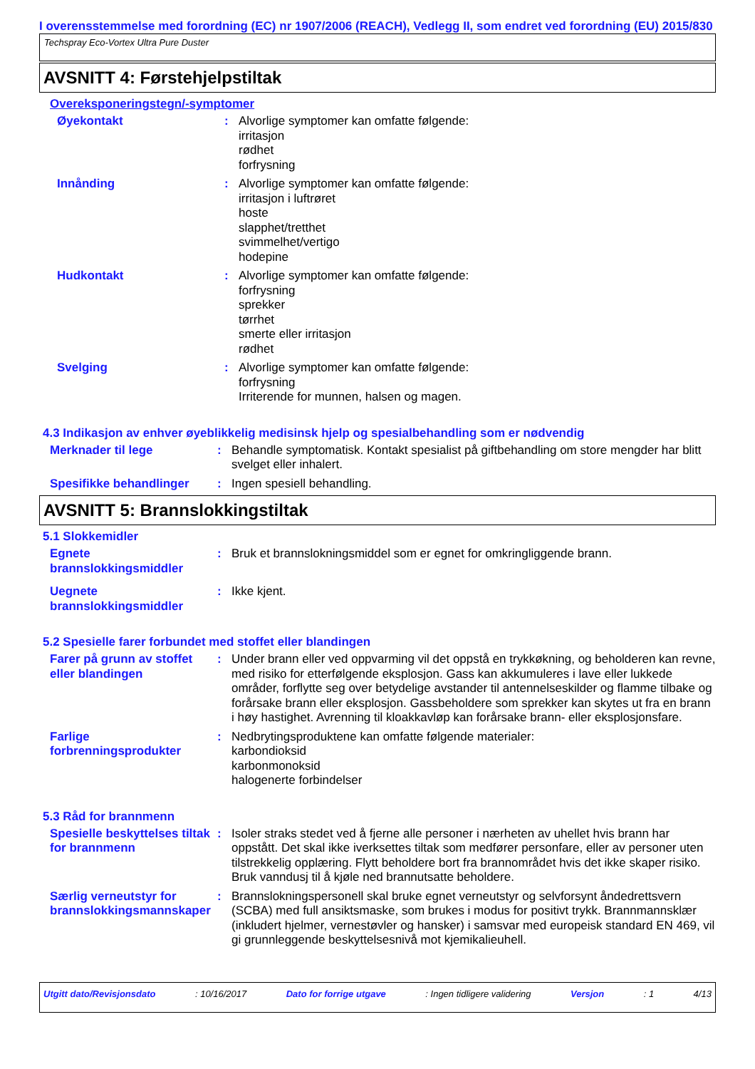I overensstemmelse med forordning (EC) nr 1907/2006 (REACH), Vedlegg II, som endret ved forordning (EU) 2015/830
Techspray Eco-Vortex Ultra Pure Duster
AVSNITT 4: Førstehjelpstiltak
Overeksponeringstegn/-symptomer
Øyekontakt : Alvorlige symptomer kan omfatte følgende:
irritasjon
rødhet
forfrysning
Innånding : Alvorlige symptomer kan omfatte følgende:
irritasjon i luftrøret
hoste
slapphet/tretthet
svimmelhet/vertigo
hodepine
Hudkontakt : Alvorlige symptomer kan omfatte følgende:
forfrysning
sprekker
tørrhet
smerte eller irritasjon
rødhet
Svelging : Alvorlige symptomer kan omfatte følgende:
forfrysning
Irriterende for munnen, halsen og magen.
4.3 Indikasjon av enhver øyeblikkelig medisinsk hjelp og spesialbehandling som er nødvendig
Merknader til lege : Behandle symptomatisk. Kontakt spesialist på giftbehandling om store mengder har blitt svelget eller inhalert.
Spesifikke behandlinger : Ingen spesiell behandling.
AVSNITT 5: Brannslokkingstiltak
5.1 Slokkemidler
Egnete brannslokkingsmiddler
: Bruk et brannslokningsmiddel som er egnet for omkringliggende brann.
Uegnete brannslokkingsmiddler
: Ikke kjent.
5.2 Spesielle farer forbundet med stoffet eller blandingen
Farer på grunn av stoffet eller blandingen
: Under brann eller ved oppvarming vil det oppstå en trykkøkning, og beholderen kan revne, med risiko for etterfølgende eksplosjon. Gass kan akkumuleres i lave eller lukkede områder, forflytte seg over betydelige avstander til antennelseskilder og flamme tilbake og forårsake brann eller eksplosjon. Gassbeholdere som sprekker kan skytes ut fra en brann i høy hastighet. Avrenning til kloakkavløp kan forårsake brann- eller eksplosjonsfare.
Farlige forbrenningsprodukter
: Nedbrytingsproduktene kan omfatte følgende materialer:
karbondioksid
karbonmonoksid
halogenerte forbindelser
5.3 Råd for brannmenn
Spesielle beskyttelses tiltak for brannmenn
: Isoler straks stedet ved å fjerne alle personer i nærheten av uhellet hvis brann har oppstått. Det skal ikke iverksettes tiltak som medfører personfare, eller av personer uten tilstrekkelig opplæring. Flytt beholdere bort fra brannområdet hvis det ikke skaper risiko. Bruk vanndusj til å kjøle ned brannutsatte beholdere.
Særlig verneutstyr for brannslokkingsmannskaper
: Brannslokningspersonell skal bruke egnet verneutstyr og selvforsynt åndedrettsvern (SCBA) med full ansiktsmaske, som brukes i modus for positivt trykk. Brannmannsklær (inkludert hjelmer, vernestøvler og hansker) i samsvar med europeisk standard EN 469, vil gi grunnleggende beskyttelsesnivå mot kjemikalieuhell.
Utgitt dato/Revisjonsdato : 10/16/2017 Dato for forrige utgave : Ingen tidligere validering Versjon : 1 4/13